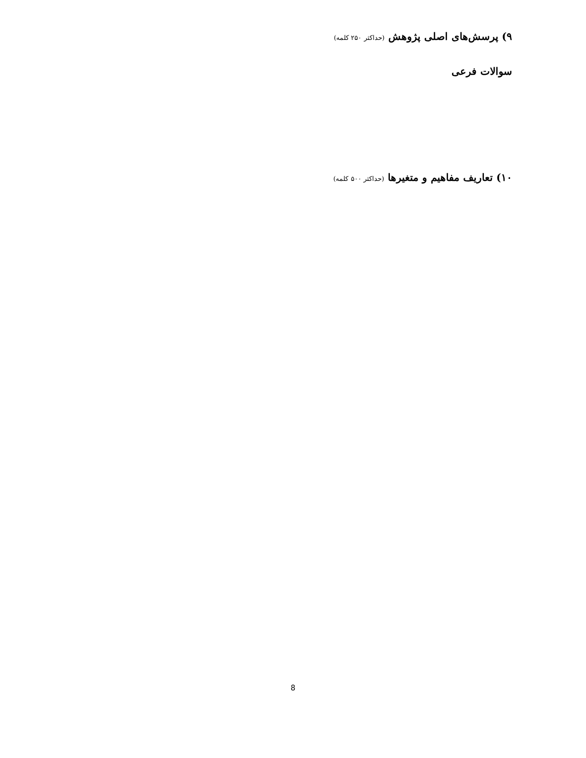۹) پرسش‌های اصلی پژوهش (حداکثر ۲۵۰ کلمه)
سوالات فرعی
۱۰) تعاریف مفاهیم و متغیرها (حداکثر ۵۰۰ کلمه)
8